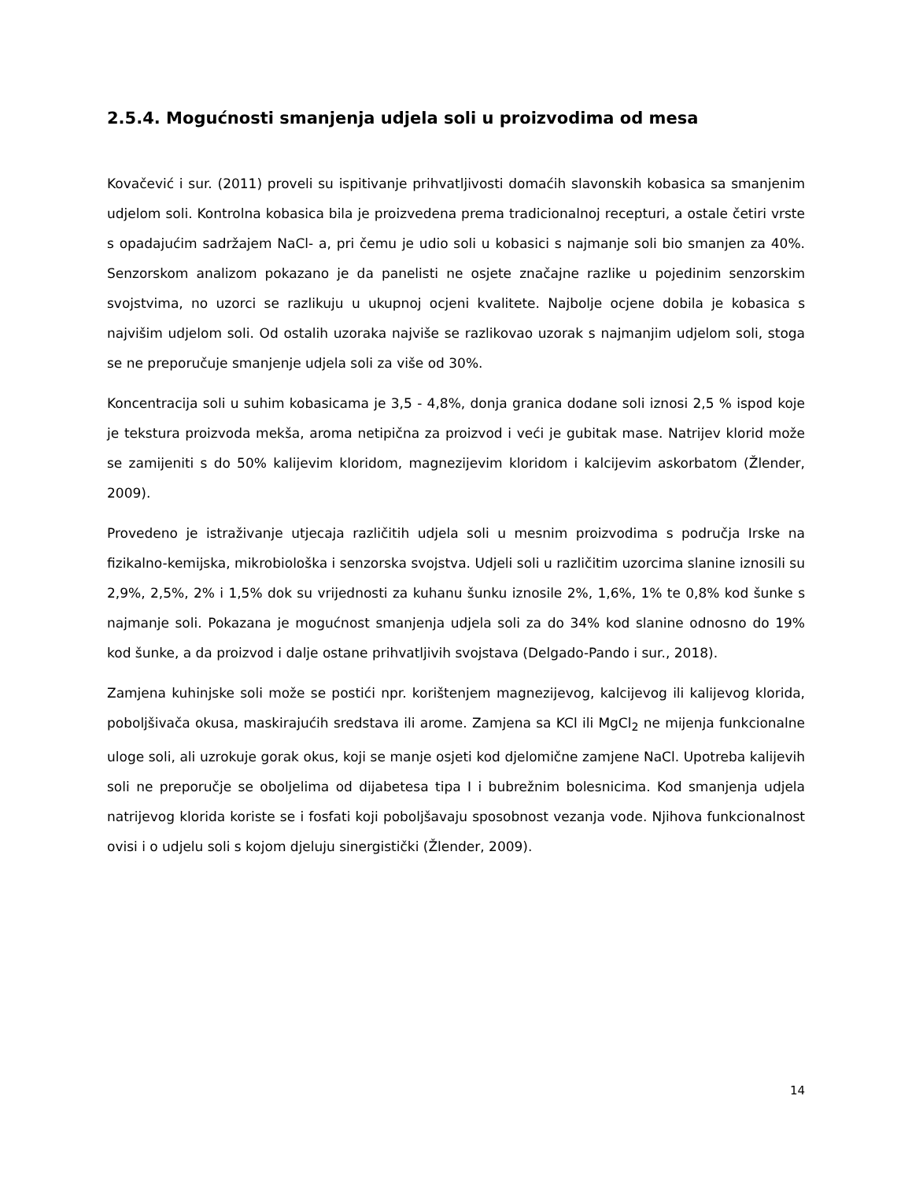2.5.4. Mogućnosti smanjenja udjela soli u proizvodima od mesa
Kovačević i sur. (2011) proveli su ispitivanje prihvatljivosti domaćih slavonskih kobasica sa smanjenim udjelom soli. Kontrolna kobasica bila je proizvedena prema tradicionalnoj recepturi, a ostale četiri vrste s opadajućim sadržajem NaCl- a, pri čemu je udio soli u kobasici s najmanje soli bio smanjen za 40%. Senzorskom analizom pokazano je da panelisti ne osjete značajne razlike u pojedinim senzorskim svojstvima, no uzorci se razlikuju u ukupnoj ocjeni kvalitete. Najbolje ocjene dobila je kobasica s najvišim udjelom soli. Od ostalih uzoraka najviše se razlikovao uzorak s najmanjim udjelom soli, stoga se ne preporučuje smanjenje udjela soli za više od 30%.
Koncentracija soli u suhim kobasicama je 3,5 - 4,8%, donja granica dodane soli iznosi 2,5 % ispod koje je tekstura proizvoda mekša, aroma netipična za proizvod i veći je gubitak mase. Natrijev klorid može se zamijeniti s do 50% kalijevim kloridom, magnezijevim kloridom i kalcijevim askorbatom (Žlender, 2009).
Provedeno je istraživanje utjecaja različitih udjela soli u mesnim proizvodima s područja Irske na fizikalno-kemijska, mikrobiološka i senzorska svojstva. Udjeli soli u različitim uzorcima slanine iznosili su 2,9%, 2,5%, 2% i 1,5% dok su vrijednosti za kuhanu šunku iznosile 2%, 1,6%, 1% te 0,8% kod šunke s najmanje soli. Pokazana je mogućnost smanjenja udjela soli za do 34% kod slanine odnosno do 19% kod šunke, a da proizvod i dalje ostane prihvatljivih svojstava (Delgado-Pando i sur., 2018).
Zamjena kuhinjske soli može se postići npr. korištenjem magnezijevog, kalcijevog ili kalijevog klorida, poboljšivača okusa, maskirajućih sredstava ili arome. Zamjena sa KCl ili MgCl<sub>2</sub> ne mijenja funkcionalne uloge soli, ali uzrokuje gorak okus, koji se manje osjeti kod djelomične zamjene NaCl. Upotreba kalijevih soli ne preporučje se oboljelima od dijabetesa tipa I i bubrežnim bolesnicima. Kod smanjenja udjela natrijevog klorida koriste se i fosfati koji poboljšavaju sposobnost vezanja vode. Njihova funkcionalnost ovisi i o udjelu soli s kojom djeluju sinergistički (Žlender, 2009).
14